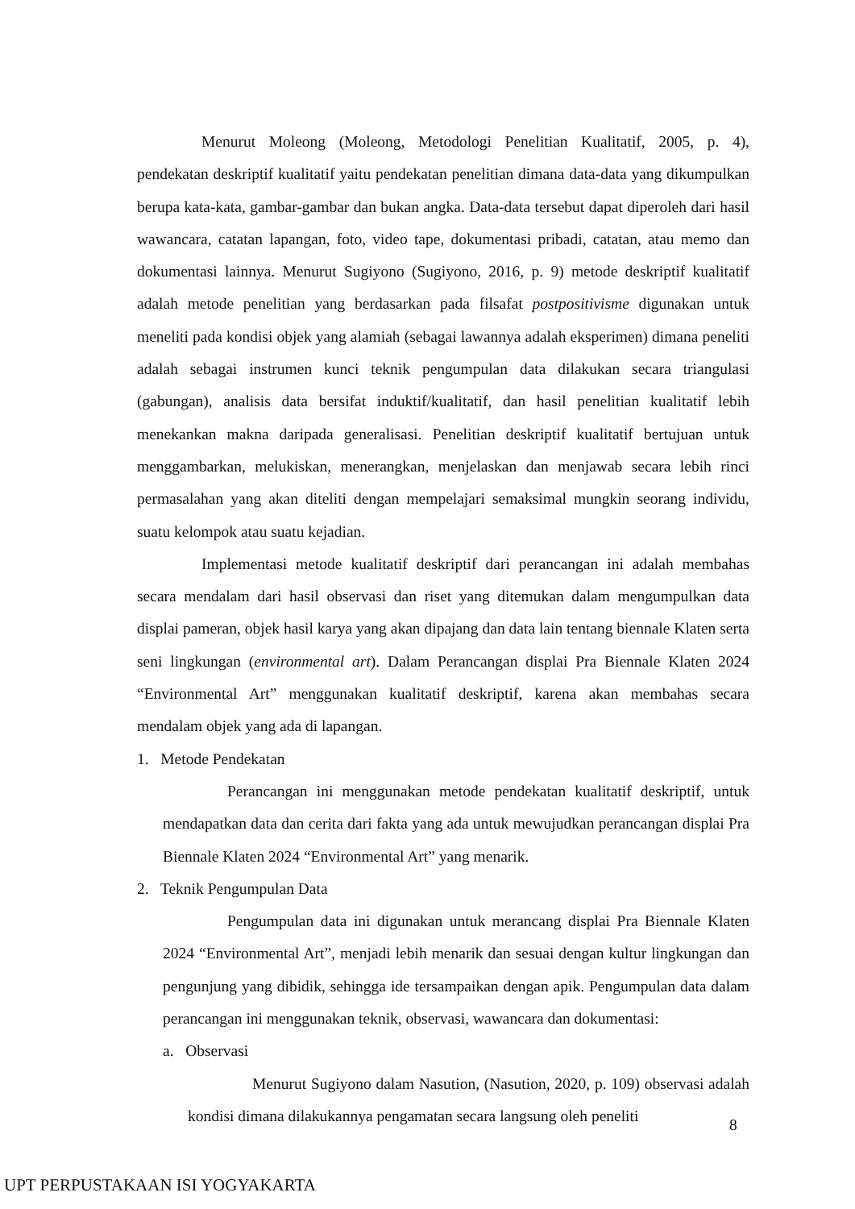Menurut Moleong (Moleong, Metodologi Penelitian Kualitatif, 2005, p. 4), pendekatan deskriptif kualitatif yaitu pendekatan penelitian dimana data-data yang dikumpulkan berupa kata-kata, gambar-gambar dan bukan angka. Data-data tersebut dapat diperoleh dari hasil wawancara, catatan lapangan, foto, video tape, dokumentasi pribadi, catatan, atau memo dan dokumentasi lainnya. Menurut Sugiyono (Sugiyono, 2016, p. 9) metode deskriptif kualitatif adalah metode penelitian yang berdasarkan pada filsafat postpositivisme digunakan untuk meneliti pada kondisi objek yang alamiah (sebagai lawannya adalah eksperimen) dimana peneliti adalah sebagai instrumen kunci teknik pengumpulan data dilakukan secara triangulasi (gabungan), analisis data bersifat induktif/kualitatif, dan hasil penelitian kualitatif lebih menekankan makna daripada generalisasi. Penelitian deskriptif kualitatif bertujuan untuk menggambarkan, melukiskan, menerangkan, menjelaskan dan menjawab secara lebih rinci permasalahan yang akan diteliti dengan mempelajari semaksimal mungkin seorang individu, suatu kelompok atau suatu kejadian.
Implementasi metode kualitatif deskriptif dari perancangan ini adalah membahas secara mendalam dari hasil observasi dan riset yang ditemukan dalam mengumpulkan data displai pameran, objek hasil karya yang akan dipajang dan data lain tentang biennale Klaten serta seni lingkungan (environmental art). Dalam Perancangan displai Pra Biennale Klaten 2024 “Environmental Art” menggunakan kualitatif deskriptif, karena akan membahas secara mendalam objek yang ada di lapangan.
1. Metode Pendekatan
Perancangan ini menggunakan metode pendekatan kualitatif deskriptif, untuk mendapatkan data dan cerita dari fakta yang ada untuk mewujudkan perancangan displai Pra Biennale Klaten 2024 “Environmental Art” yang menarik.
2. Teknik Pengumpulan Data
Pengumpulan data ini digunakan untuk merancang displai Pra Biennale Klaten 2024 “Environmental Art”, menjadi lebih menarik dan sesuai dengan kultur lingkungan dan pengunjung yang dibidik, sehingga ide tersampaikan dengan apik. Pengumpulan data dalam perancangan ini menggunakan teknik, observasi, wawancara dan dokumentasi:
a. Observasi
Menurut Sugiyono dalam Nasution, (Nasution, 2020, p. 109) observasi adalah kondisi dimana dilakukannya pengamatan secara langsung oleh peneliti
8
UPT PERPUSTAKAAN ISI YOGYAKARTA